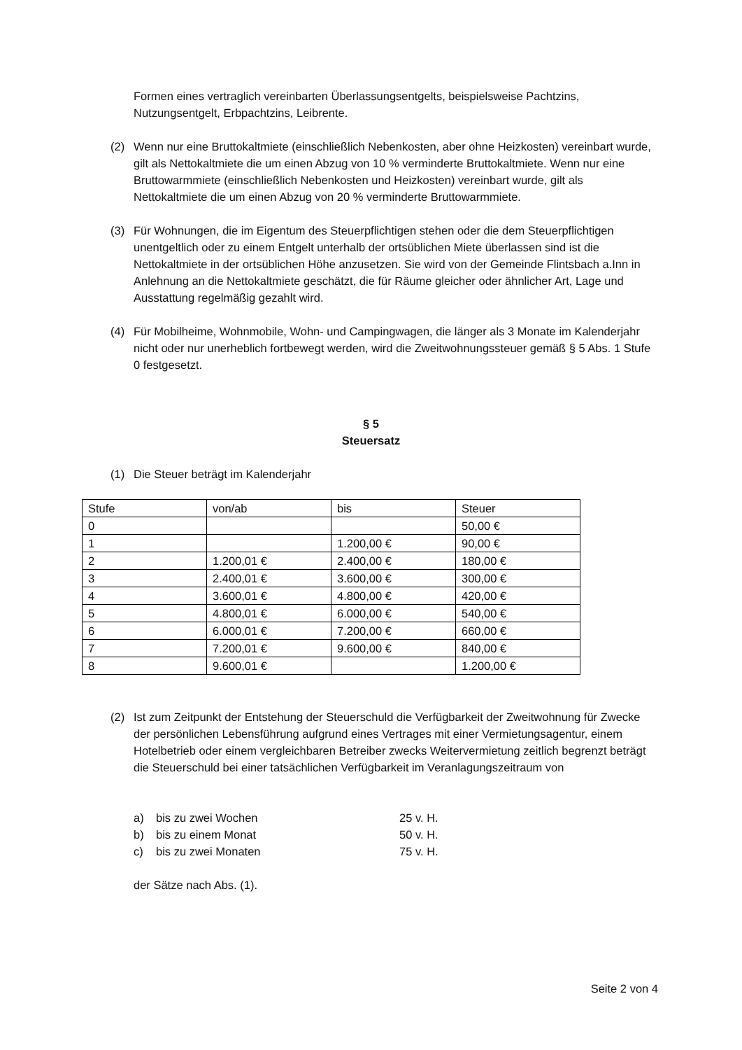Formen eines vertraglich vereinbarten Überlassungsentgelts, beispielsweise Pachtzins, Nutzungsentgelt, Erbpachtzins, Leibrente.
(2) Wenn nur eine Bruttokaltmiete (einschließlich Nebenkosten, aber ohne Heizkosten) vereinbart wurde, gilt als Nettokaltmiete die um einen Abzug von 10 % verminderte Bruttokaltmiete. Wenn nur eine Bruttowarmmiete (einschließlich Nebenkosten und Heizkosten) vereinbart wurde, gilt als Nettokaltmiete die um einen Abzug von 20 % verminderte Bruttowarmmiete.
(3) Für Wohnungen, die im Eigentum des Steuerpflichtigen stehen oder die dem Steuerpflichtigen unentgeltlich oder zu einem Entgelt unterhalb der ortsüblichen Miete überlassen sind ist die Nettokaltmiete in der ortsüblichen Höhe anzusetzen. Sie wird von der Gemeinde Flintsbach a.Inn in Anlehnung an die Nettokaltmiete geschätzt, die für Räume gleicher oder ähnlicher Art, Lage und Ausstattung regelmäßig gezahlt wird.
(4) Für Mobilheime, Wohnmobile, Wohn- und Campingwagen, die länger als 3 Monate im Kalenderjahr nicht oder nur unerheblich fortbewegt werden, wird die Zweitwohnungssteuer gemäß § 5 Abs. 1 Stufe 0 festgesetzt.
§ 5
Steuersatz
(1) Die Steuer beträgt im Kalenderjahr
| Stufe | von/ab | bis | Steuer |
| 0 | | | 50,00 € |
| 1 | | 1.200,00 € | 90,00 € |
| 2 | 1.200,01 € | 2.400,00 € | 180,00 € |
| 3 | 2.400,01 € | 3.600,00 € | 300,00 € |
| 4 | 3.600,01 € | 4.800,00 € | 420,00 € |
| 5 | 4.800,01 € | 6.000,00 € | 540,00 € |
| 6 | 6.000,01 € | 7.200,00 € | 660,00 € |
| 7 | 7.200,01 € | 9.600,00 € | 840,00 € |
| 8 | 9.600,01 € | | 1.200,00 € |
(2) Ist zum Zeitpunkt der Entstehung der Steuerschuld die Verfügbarkeit der Zweitwohnung für Zwecke der persönlichen Lebensführung aufgrund eines Vertrages mit einer Vermietungsagentur, einem Hotelbetrieb oder einem vergleichbaren Betreiber zwecks Weitervermietung zeitlich begrenzt beträgt die Steuerschuld bei einer tatsächlichen Verfügbarkeit im Veranlagungszeitraum von
a) bis zu zwei Wochen 25 v. H.
b) bis zu einem Monat 50 v. H.
c) bis zu zwei Monaten 75 v. H.
der Sätze nach Abs. (1).
Seite 2 von 4